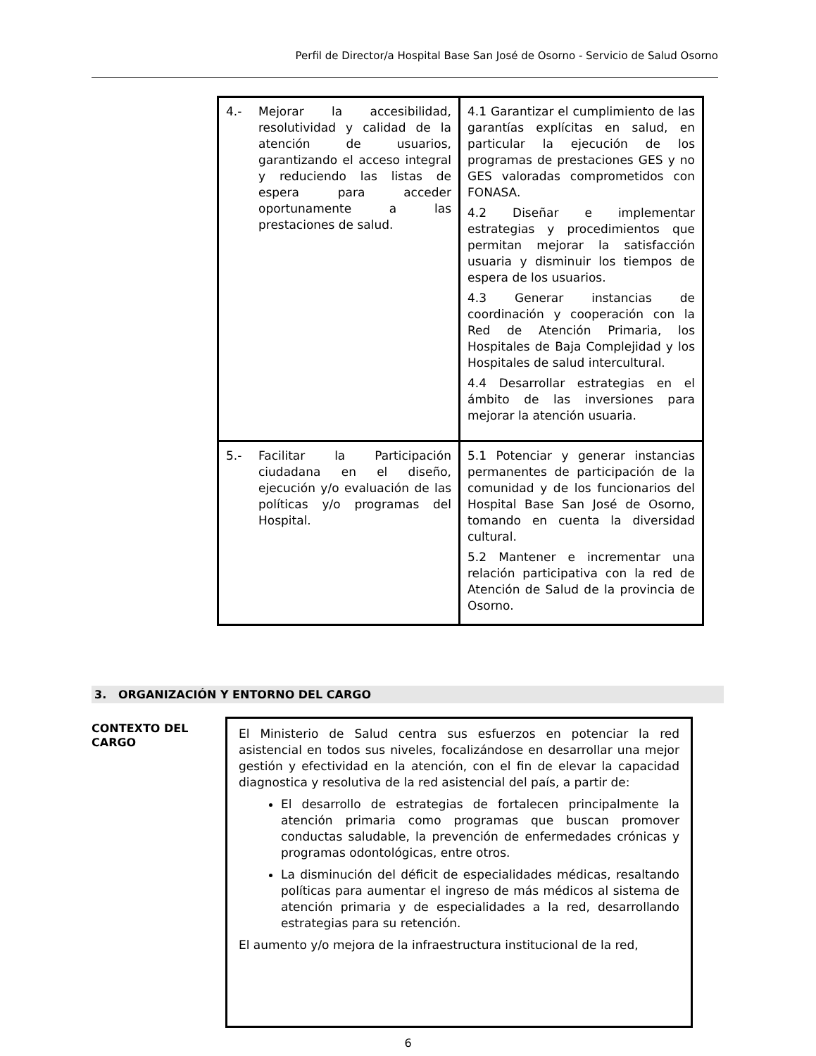Perfil de Director/a Hospital Base San José de Osorno - Servicio de Salud Osorno
| 4.- Mejorar la accesibilidad, resolutividad y calidad de la atención de usuarios, garantizando el acceso integral y reduciendo las listas de espera para acceder oportunamente a las prestaciones de salud. | 4.1 Garantizar el cumplimiento de las garantías explícitas en salud, en particular la ejecución de los programas de prestaciones GES y no GES valoradas comprometidos con FONASA. 4.2 Diseñar e implementar estrategias y procedimientos que permitan mejorar la satisfacción usuaria y disminuir los tiempos de espera de los usuarios. 4.3 Generar instancias de coordinación y cooperación con la Red de Atención Primaria, los Hospitales de Baja Complejidad y los Hospitales de salud intercultural. 4.4 Desarrollar estrategias en el ámbito de las inversiones para mejorar la atención usuaria. |
| 5.- Facilitar la Participación ciudadana en el diseño, ejecución y/o evaluación de las políticas y/o programas del Hospital. | 5.1 Potenciar y generar instancias permanentes de participación de la comunidad y de los funcionarios del Hospital Base San José de Osorno, tomando en cuenta la diversidad cultural. 5.2 Mantener e incrementar una relación participativa con la red de Atención de Salud de la provincia de Osorno. |
3. ORGANIZACIÓN Y ENTORNO DEL CARGO
CONTEXTO DEL
CARGO
El Ministerio de Salud centra sus esfuerzos en potenciar la red asistencial en todos sus niveles, focalizándose en desarrollar una mejor gestión y efectividad en la atención, con el fin de elevar la capacidad diagnostica y resolutiva de la red asistencial del país, a partir de:
El desarrollo de estrategias de fortalecen principalmente la atención primaria como programas que buscan promover conductas saludable, la prevención de enfermedades crónicas y programas odontológicas, entre otros.
La disminución del déficit de especialidades médicas, resaltando políticas para aumentar el ingreso de más médicos al sistema de atención primaria y de especialidades a la red, desarrollando estrategias para su retención.
El aumento y/o mejora de la infraestructura institucional de la red,
6